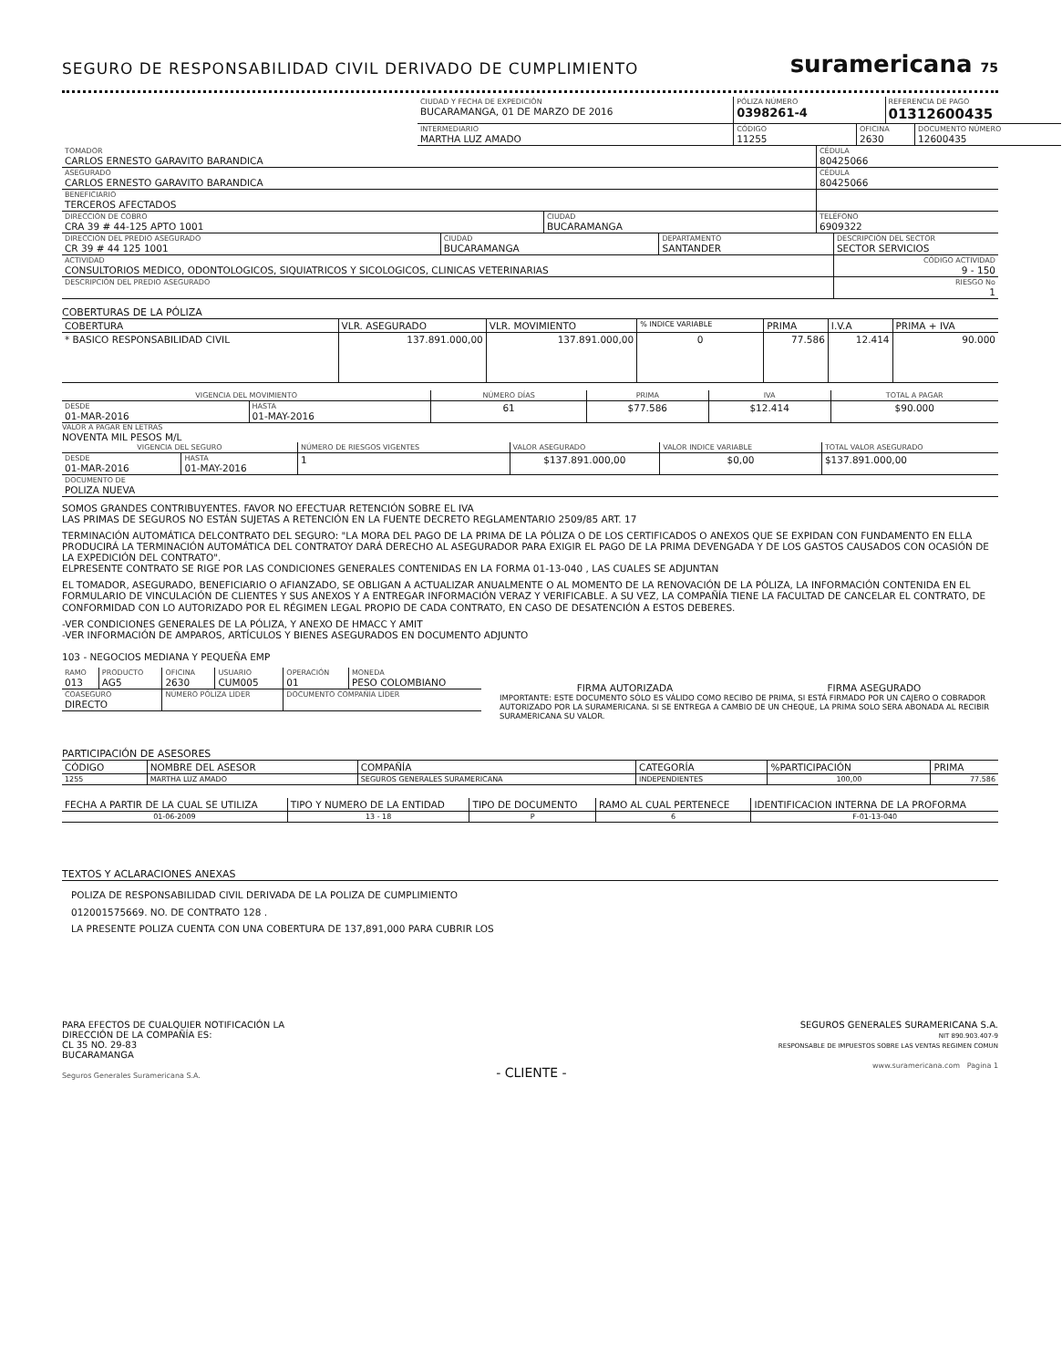SEGURO DE RESPONSABILIDAD CIVIL DERIVADO DE CUMPLIMIENTO
suramericana 75
| CIUDAD Y FECHA DE EXPEDICIÓN BUCARAMANGA, 01 DE MARZO DE 2016 | PÓLIZA NÚMERO 0398261-4 | | REFERENCIA DE PAGO 01312600435 | |
| INTERMEDIARIO MARTHA LUZ AMADO | CÓDIGO 11255 | OFICINA 2630 | | DOCUMENTO NÚMERO 12600435 |
| TOMADOR CARLOS ERNESTO GARAVITO BARANDICA | | CÉDULA 80425066 |
| ASEGURADO CARLOS ERNESTO GARAVITO BARANDICA | | CÉDULA 80425066 |
| BENEFICIARIO TERCEROS AFECTADOS | | |
| DIRECCIÓN DE COBRO CRA 39 # 44-125 APTO 1001 | CIUDAD BUCARAMANGA | TELÉFONO 6909322 |
| DIRECCIÓN DEL PREDIO ASEGURADO CR 39 # 44 125 1001 | CIUDAD BUCARAMANGA | DEPARTAMENTO SANTANDER | DESCRIPCIÓN DEL SECTOR SECTOR SERVICIOS |
| ACTIVIDAD CONSULTORIOS MEDICO, ODONTOLOGICOS, SIQUIATRICOS Y SICOLOGICOS, CLINICAS VETERINARIAS | | | CÓDIGO ACTIVIDAD 9 - 150 |
| DESCRIPCIÓN DEL PREDIO ASEGURADO | | | RIESGO No 1 |
COBERTURAS DE LA PÓLIZA
| COBERTURA | VLR. ASEGURADO | VLR. MOVIMIENTO | % INDICE VARIABLE | PRIMA | I.V.A | PRIMA + IVA |
| --- | --- | --- | --- | --- | --- | --- |
| * BASICO RESPONSABILIDAD CIVIL | 137.891.000,00 | 137.891.000,00 | 0 | 77.586 | 12.414 | 90.000 |
| VIGENCIA DEL MOVIMIENTO | | NÚMERO DÍAS | PRIMA | IVA | TOTAL A PAGAR |
| DESDE 01-MAR-2016 | HASTA 01-MAY-2016 | 61 | $77.586 | $12.414 | $90.000 |
VALOR A PAGAR EN LETRAS
NOVENTA MIL PESOS M/L
| VIGENCIA DEL SEGURO | | NÚMERO DE RIESGOS VIGENTES | VALOR ASEGURADO | VALOR INDICE VARIABLE | TOTAL VALOR ASEGURADO |
| DESDE 01-MAR-2016 | HASTA 01-MAY-2016 | 1 | $137.891.000,00 | $0,00 | $137.891.000,00 |
| DOCUMENTO DE POLIZA NUEVA | | | | | |
SOMOS GRANDES CONTRIBUYENTES. FAVOR NO EFECTUAR RETENCIÓN SOBRE EL IVA
LAS PRIMAS DE SEGUROS NO ESTÁN SUJETAS A RETENCIÓN EN LA FUENTE DECRETO REGLAMENTARIO 2509/85 ART. 17
TERMINACIÓN AUTOMÁTICA DELCONTRATO DEL SEGURO: "LA MORA DEL PAGO DE LA PRIMA DE LA PÓLIZA O DE LOS CERTIFICADOS O ANEXOS QUE SE EXPIDAN CON FUNDAMENTO EN ELLA PRODUCIRÁ LA TERMINACIÓN AUTOMÁTICA DEL CONTRATOY DARÁ DERECHO AL ASEGURADOR PARA EXIGIR EL PAGO DE LA PRIMA DEVENGADA Y DE LOS GASTOS CAUSADOS CON OCASIÓN DE LA EXPEDICIÓN DEL CONTRATO".
ELPRESENTE CONTRATO SE RIGE POR LAS CONDICIONES GENERALES CONTENIDAS EN LA FORMA 01-13-040 , LAS CUALES SE ADJUNTAN
EL TOMADOR, ASEGURADO, BENEFICIARIO O AFIANZADO, SE OBLIGAN A ACTUALIZAR ANUALMENTE O AL MOMENTO DE LA RENOVACIÓN DE LA PÓLIZA, LA INFORMACIÓN CONTENIDA EN EL FORMULARIO DE VINCULACIÓN DE CLIENTES Y SUS ANEXOS Y A ENTREGAR INFORMACIÓN VERAZ Y VERIFICABLE. A SU VEZ, LA COMPAÑÍA TIENE LA FACULTAD DE CANCELAR EL CONTRATO, DE CONFORMIDAD CON LO AUTORIZADO POR EL RÉGIMEN LEGAL PROPIO DE CADA CONTRATO, EN CASO DE DESATENCIÓN A ESTOS DEBERES.
-VER CONDICIONES GENERALES DE LA PÓLIZA, Y ANEXO DE HMACC Y AMIT
-VER INFORMACIÓN DE AMPAROS, ARTÍCULOS Y BIENES ASEGURADOS EN DOCUMENTO ADJUNTO
103 - NEGOCIOS MEDIANA Y PEQUEÑA EMP
| RAMO 013 | PRODUCTO AG5 | OFICINA 2630 | USUARIO CUM005 | OPERACIÓN 01 | MONEDA PESO COLOMBIANO |
| COASEGURO DIRECTO | | NÚMERO PÓLIZA LÍDER | | DOCUMENTO COMPAÑÍA LÍDER | |
FIRMA AUTORIZADA FIRMA ASEGURADO
IMPORTANTE: ESTE DOCUMENTO SÓLO ES VÁLIDO COMO RECIBO DE PRIMA, SI ESTÁ FIRMADO POR UN CAJERO O COBRADOR AUTORIZADO POR LA SURAMERICANA. SI SE ENTREGA A CAMBIO DE UN CHEQUE, LA PRIMA SOLO SERA ABONADA AL RECIBIR SURAMERICANA SU VALOR.
PARTICIPACIÓN DE ASESORES
| CÓDIGO | NOMBRE DEL ASESOR | COMPAÑÍA | CATEGORÍA | %PARTICIPACIÓN | PRIMA |
| --- | --- | --- | --- | --- | --- |
| 1255 | MARTHA LUZ AMADO | SEGUROS GENERALES SURAMERICANA | INDEPENDIENTES | 100,00 | 77.586 |
| FECHA A PARTIR DE LA CUAL SE UTILIZA | TIPO Y NUMERO DE LA ENTIDAD | TIPO DE DOCUMENTO | RAMO AL CUAL PERTENECE | IDENTIFICACION INTERNA DE LA PROFORMA |
| --- | --- | --- | --- | --- |
| 01-06-2009 | 13 - 18 | P | 6 | F-01-13-040 |
TEXTOS Y ACLARACIONES ANEXAS
POLIZA DE RESPONSABILIDAD CIVIL DERIVADA DE LA POLIZA DE CUMPLIMIENTO
012001575669. NO. DE CONTRATO 128 .
LA PRESENTE POLIZA CUENTA CON UNA COBERTURA DE 137,891,000 PARA CUBRIR LOS
PARA EFECTOS DE CUALQUIER NOTIFICACIÓN LA
DIRECCIÓN DE LA COMPAÑÍA ES:
CL 35 NO. 29-83
BUCARAMANGA
Seguros Generales Suramericana S.A.
- CLIENTE -
SEGUROS GENERALES SURAMERICANA S.A.
NIT 890.903.407-9
RESPONSABLE DE IMPUESTOS SOBRE LAS VENTAS REGIMEN COMUN
www.suramericana.com Pagina 1